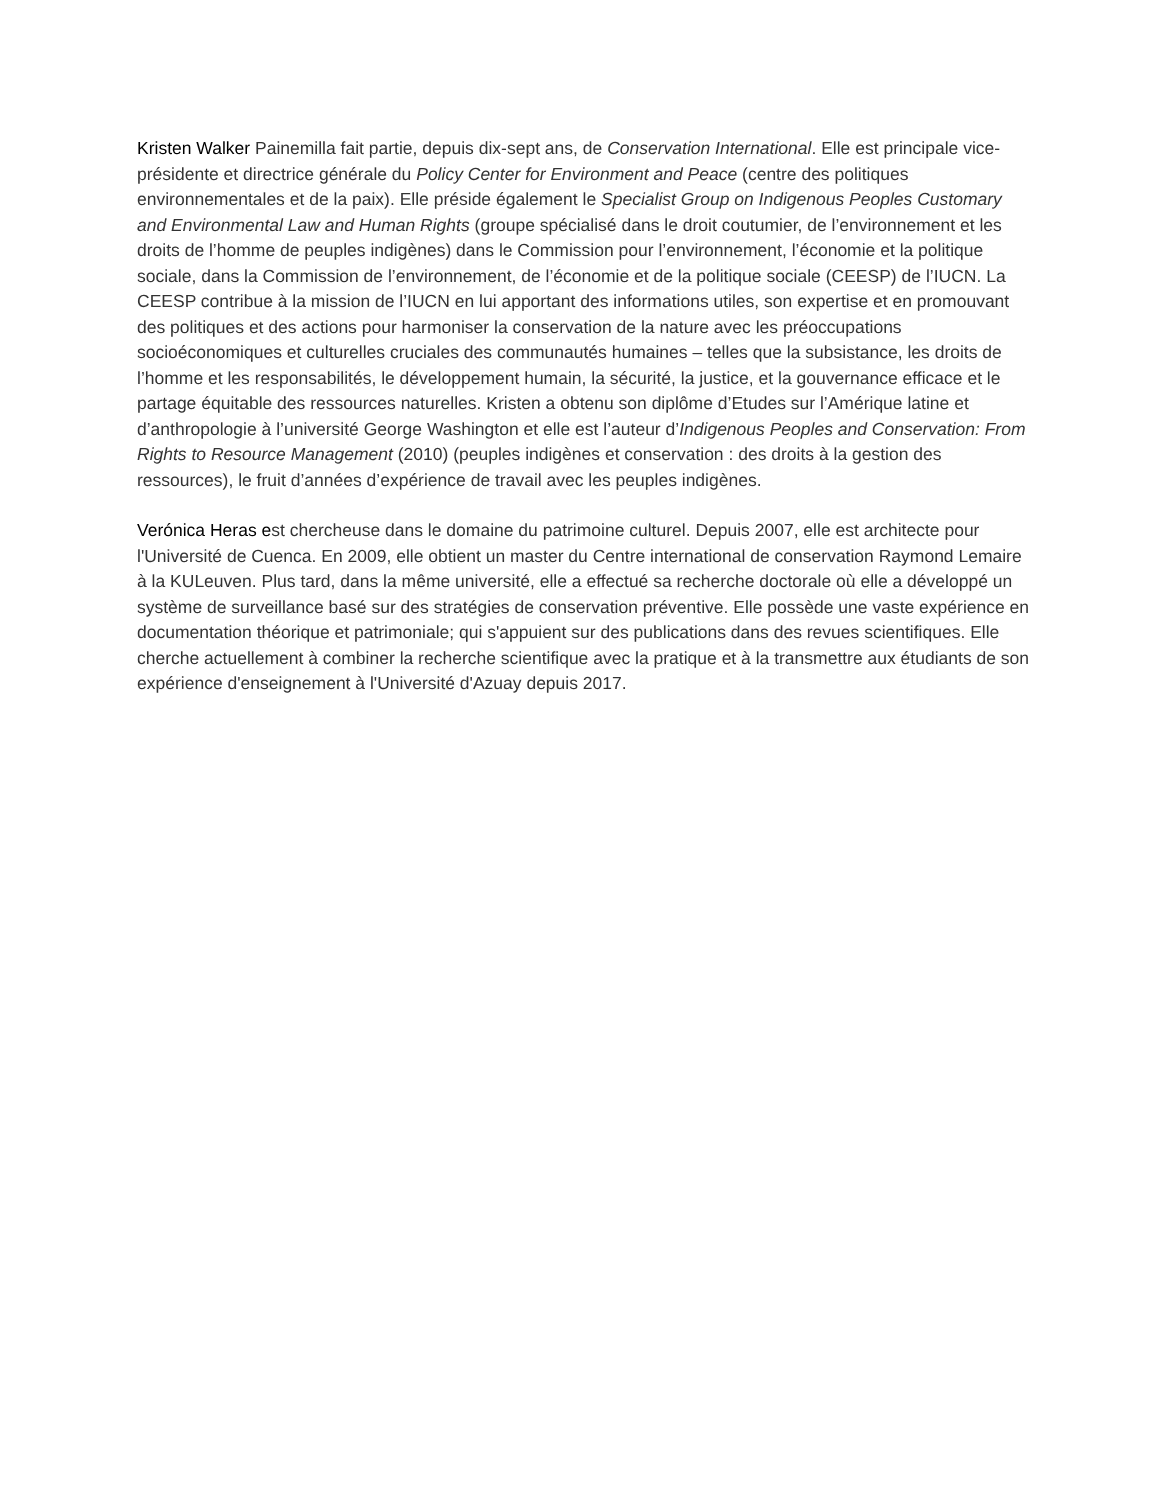Kristen Walker Painemilla fait partie, depuis dix-sept ans, de Conservation International. Elle est principale vice-présidente et directrice générale du Policy Center for Environment and Peace (centre des politiques environnementales et de la paix). Elle préside également le Specialist Group on Indigenous Peoples Customary and Environmental Law and Human Rights (groupe spécialisé dans le droit coutumier, de l’environnement et les droits de l’homme de peuples indigènes) dans le Commission pour l’environnement, l’économie et la politique sociale, dans la Commission de l’environnement, de l’économie et de la politique sociale (CEESP) de l’IUCN. La CEESP contribue à la mission de l’IUCN en lui apportant des informations utiles, son expertise et en promouvant des politiques et des actions pour harmoniser la conservation de la nature avec les préoccupations socioéconomiques et culturelles cruciales des communautés humaines – telles que la subsistance, les droits de l’homme et les responsabilités, le développement humain, la sécurité, la justice, et la gouvernance efficace et le partage équitable des ressources naturelles. Kristen a obtenu son diplôme d’Etudes sur l’Amérique latine et d’anthropologie à l’université George Washington et elle est l’auteur d’Indigenous Peoples and Conservation: From Rights to Resource Management (2010) (peuples indigènes et conservation : des droits à la gestion des ressources), le fruit d’années d’expérience de travail avec les peuples indigènes.
Verónica Heras est chercheuse dans le domaine du patrimoine culturel. Depuis 2007, elle est architecte pour l'Université de Cuenca. En 2009, elle obtient un master du Centre international de conservation Raymond Lemaire à la KULeuven. Plus tard, dans la même université, elle a effectué sa recherche doctorale où elle a développé un système de surveillance basé sur des stratégies de conservation préventive. Elle possède une vaste expérience en documentation théorique et patrimoniale; qui s'appuient sur des publications dans des revues scientifiques. Elle cherche actuellement à combiner la recherche scientifique avec la pratique et à la transmettre aux étudiants de son expérience d'enseignement à l'Université d'Azuay depuis 2017.